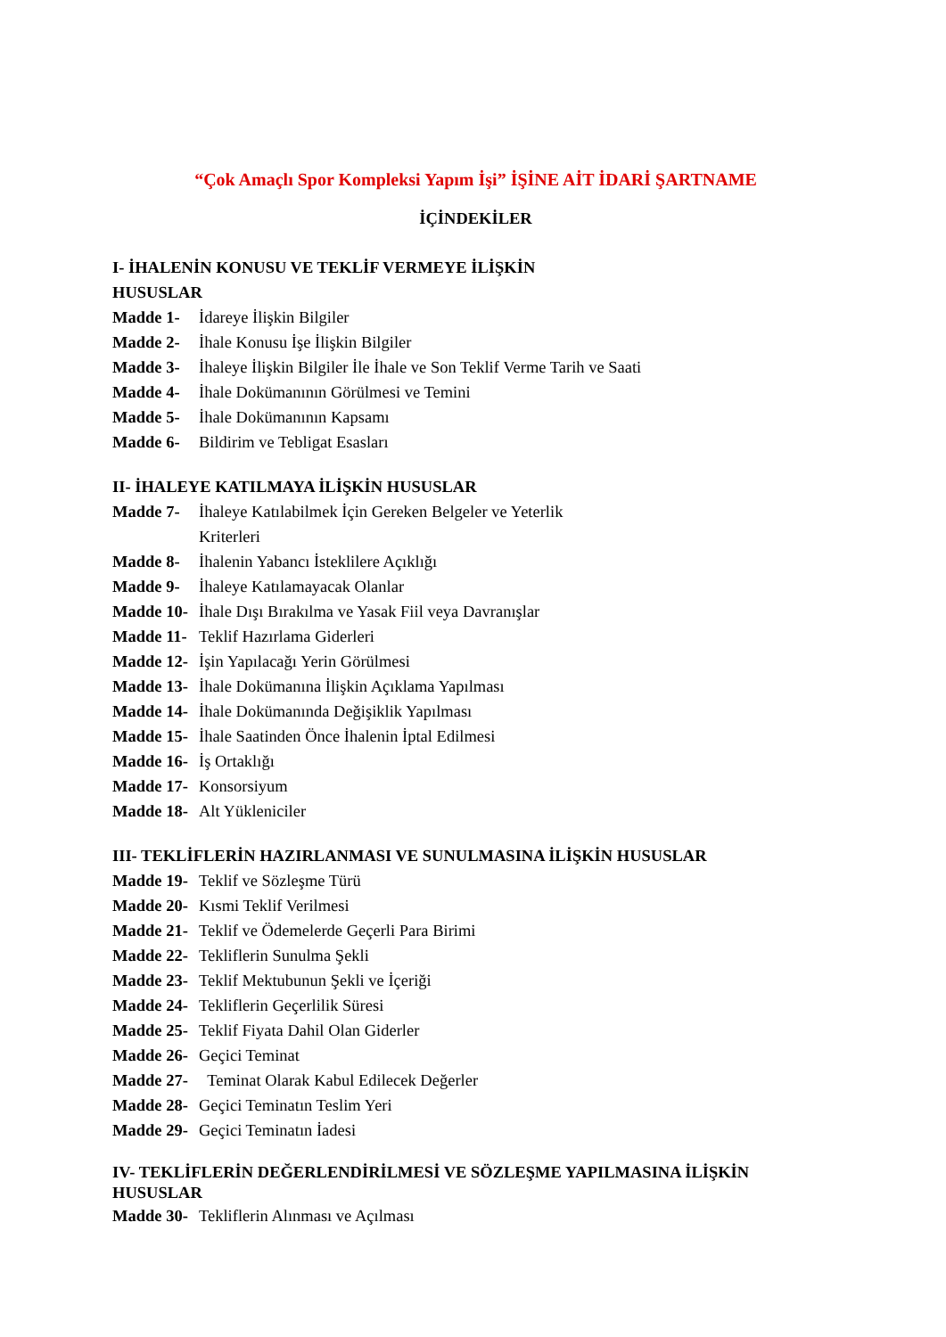“Çok Amaçlı Spor Kompleksi Yapım İşi” İŞİNE AİT İDARİ ŞARTNAME
İÇİNDEKİLER
I- İHALENİN KONUSU VE TEKLİF VERMEYE İLİŞKİN
HUSUSLAR
Madde 1- İdareye İlişkin Bilgiler
Madde 2- İhale Konusu İşe İlişkin Bilgiler
Madde 3- İhaleye İlişkin Bilgiler İle İhale ve Son Teklif Verme Tarih ve Saati
Madde 4- İhale Dokümanının Görülmesi ve Temini
Madde 5- İhale Dokümanının Kapsamı
Madde 6- Bildirim ve Tebligat Esasları
II- İHALEYE KATILMAYA İLİŞKİN HUSUSLAR
Madde 7- İhaleye Katılabilmek İçin Gereken Belgeler ve Yeterlik
Kriterleri
Madde 8- İhalenin Yabancı İsteklilere Açıklığı
Madde 9- İhaleye Katılamayacak Olanlar
Madde 10- İhale Dışı Bırakılma ve Yasak Fiil veya Davranışlar
Madde 11- Teklif Hazırlama Giderleri
Madde 12- İşin Yapılacağı Yerin Görülmesi
Madde 13- İhale Dokümanına İlişkin Açıklama Yapılması
Madde 14- İhale Dokümanında Değişiklik Yapılması
Madde 15- İhale Saatinden Önce İhalenin İptal Edilmesi
Madde 16- İş Ortaklığı
Madde 17- Konsorsiyum
Madde 18- Alt Yükleniciler
III- TEKLİFLERİN HAZIRLANMASI VE SUNULMASINA İLİŞKİN HUSUSLAR
Madde 19- Teklif ve Sözleşme Türü
Madde 20- Kısmi Teklif Verilmesi
Madde 21- Teklif ve Ödemelerde Geçerli Para Birimi
Madde 22- Tekliflerin Sunulma Şekli
Madde 23- Teklif Mektubunun Şekli ve İçeriği
Madde 24- Tekliflerin Geçerlilik Süresi
Madde 25- Teklif Fiyata Dahil Olan Giderler
Madde 26- Geçici Teminat
Madde 27- Teminat Olarak Kabul Edilecek Değerler
Madde 28- Geçici Teminatın Teslim Yeri
Madde 29- Geçici Teminatın İadesi
IV- TEKLİFLERİN DEĞERLENDİRİLMESİ VE SÖZLEŞME YAPILMASINA İLİŞKİN
HUSUSLAR
Madde 30- Tekliflerin Alınması ve Açılması